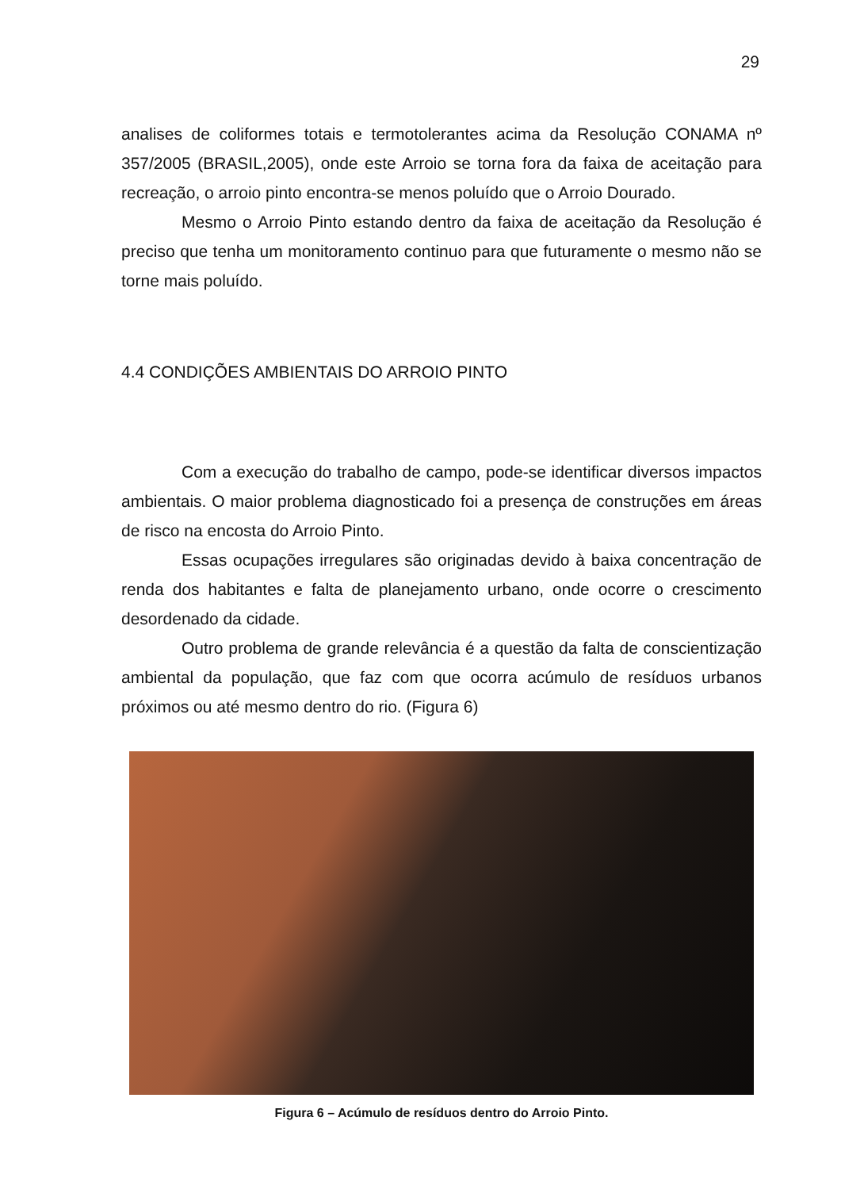29
analises de coliformes totais e termotolerantes acima da Resolução CONAMA nº 357/2005 (BRASIL,2005), onde este Arroio se torna fora da faixa de aceitação para recreação, o arroio pinto encontra-se menos poluído que o Arroio Dourado.
Mesmo o Arroio Pinto estando dentro da faixa de aceitação da Resolução é preciso que tenha um monitoramento continuo para que futuramente o mesmo não se torne mais poluído.
4.4 CONDIÇÕES AMBIENTAIS DO ARROIO PINTO
Com a execução do trabalho de campo, pode-se identificar diversos impactos ambientais. O maior problema diagnosticado foi a presença de construções em áreas de risco na encosta do Arroio Pinto.
Essas ocupações irregulares são originadas devido à baixa concentração de renda dos habitantes e falta de planejamento urbano, onde ocorre o crescimento desordenado da cidade.
Outro problema de grande relevância é a questão da falta de conscientização ambiental da população, que faz com que ocorra acúmulo de resíduos urbanos próximos ou até mesmo dentro do rio. (Figura 6)
Figura 6 – Acúmulo de resíduos dentro do Arroio Pinto.